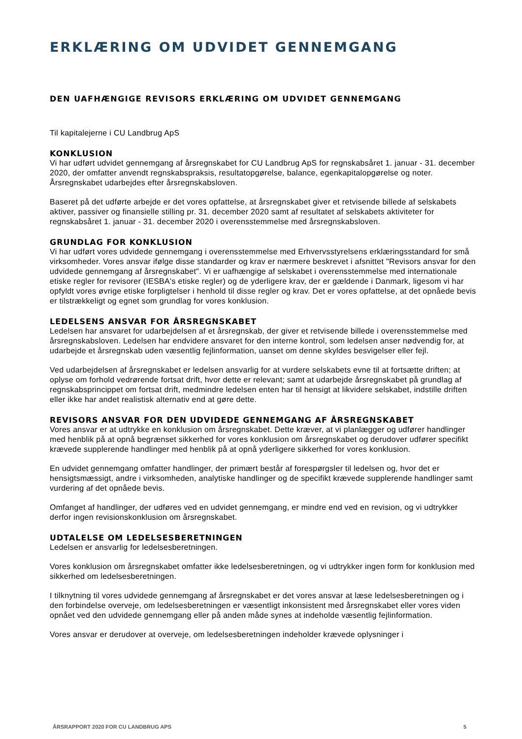ERKLÆRING OM UDVIDET GENNEMGANG
DEN UAFHÆNGIGE REVISORS ERKLÆRING OM UDVIDET GENNEMGANG
Til kapitalejerne i CU Landbrug ApS
KONKLUSION
Vi har udført udvidet gennemgang af årsregnskabet for CU Landbrug ApS for regnskabsåret 1. januar - 31. december 2020, der omfatter anvendt regnskabspraksis, resultatopgørelse, balance, egenkapitalopgørelse og noter. Årsregnskabet udarbejdes efter årsregnskabsloven.
Baseret på det udførte arbejde er det vores opfattelse, at årsregnskabet giver et retvisende billede af selskabets aktiver, passiver og finansielle stilling pr. 31. december 2020 samt af resultatet af selskabets aktiviteter for regnskabsåret 1. januar - 31. december 2020 i overensstemmelse med årsregnskabsloven.
GRUNDLAG FOR KONKLUSION
Vi har udført vores udvidede gennemgang i overensstemmelse med Erhvervsstyrelsens erklæringsstandard for små virksomheder. Vores ansvar ifølge disse standarder og krav er nærmere beskrevet i afsnittet "Revisors ansvar for den udvidede gennemgang af årsregnskabet". Vi er uafhængige af selskabet i overensstemmelse med internationale etiske regler for revisorer (IESBA's etiske regler) og de yderligere krav, der er gældende i Danmark, ligesom vi har opfyldt vores øvrige etiske forpligtelser i henhold til disse regler og krav. Det er vores opfattelse, at det opnåede bevis er tilstrækkeligt og egnet som grundlag for vores konklusion.
LEDELSENS ANSVAR FOR ÅRSREGNSKABET
Ledelsen har ansvaret for udarbejdelsen af et årsregnskab, der giver et retvisende billede i overensstemmelse med årsregnskabsloven. Ledelsen har endvidere ansvaret for den interne kontrol, som ledelsen anser nødvendig for, at udarbejde et årsregnskab uden væsentlig fejlinformation, uanset om denne skyldes besvigelser eller fejl.
Ved udarbejdelsen af årsregnskabet er ledelsen ansvarlig for at vurdere selskabets evne til at fortsætte driften; at oplyse om forhold vedrørende fortsat drift, hvor dette er relevant; samt at udarbejde årsregnskabet på grundlag af regnskabsprincippet om fortsat drift, medmindre ledelsen enten har til hensigt at likvidere selskabet, indstille driften eller ikke har andet realistisk alternativ end at gøre dette.
REVISORS ANSVAR FOR DEN UDVIDEDE GENNEMGANG AF ÅRSREGNSKABET
Vores ansvar er at udtrykke en konklusion om årsregnskabet. Dette kræver, at vi planlægger og udfører handlinger med henblik på at opnå begrænset sikkerhed for vores konklusion om årsregnskabet og derudover udfører specifikt krævede supplerende handlinger med henblik på at opnå yderligere sikkerhed for vores konklusion.
En udvidet gennemgang omfatter handlinger, der primært består af forespørgsler til ledelsen og, hvor det er hensigtsmæssigt, andre i virksomheden, analytiske handlinger og de specifikt krævede supplerende handlinger samt vurdering af det opnåede bevis.
Omfanget af handlinger, der udføres ved en udvidet gennemgang, er mindre end ved en revision, og vi udtrykker derfor ingen revisionskonklusion om årsregnskabet.
UDTALELSE OM LEDELSESBERETNINGEN
Ledelsen er ansvarlig for ledelsesberetningen.
Vores konklusion om årsregnskabet omfatter ikke ledelsesberetningen, og vi udtrykker ingen form for konklusion med sikkerhed om ledelsesberetningen.
I tilknytning til vores udvidede gennemgang af årsregnskabet er det vores ansvar at læse ledelsesberetningen og i den forbindelse overveje, om ledelsesberetningen er væsentligt inkonsistent med årsregnskabet eller vores viden opnået ved den udvidede gennemgang eller på anden måde synes at indeholde væsentlig fejlinformation.
Vores ansvar er derudover at overveje, om ledelsesberetningen indeholder krævede oplysninger i
ÅRSRAPPORT 2020 FOR CU LANDBRUG APS 5